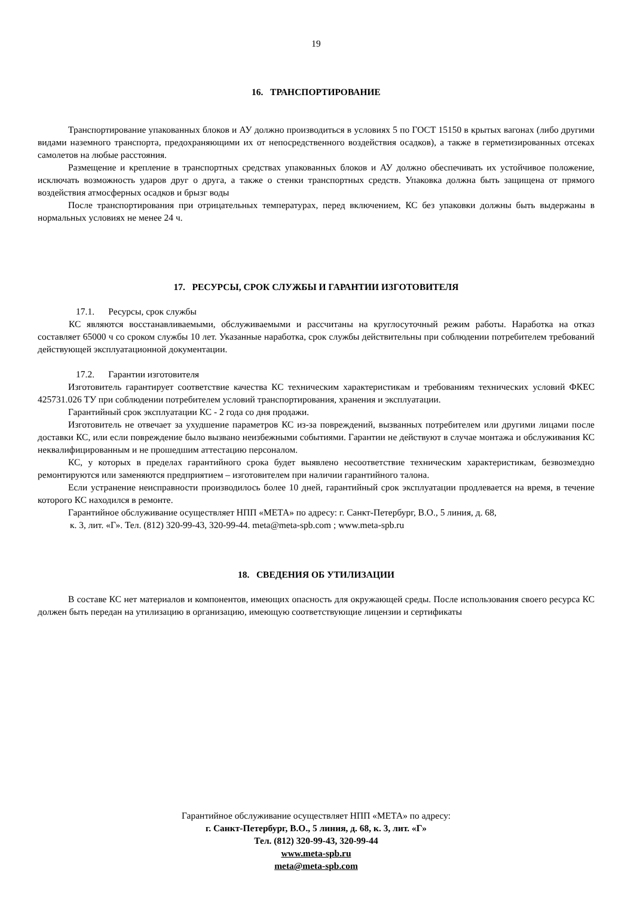19
16. ТРАНСПОРТИРОВАНИЕ
Транспортирование упакованных блоков и АУ должно производиться в условиях 5 по ГОСТ 15150 в крытых вагонах (либо другими видами наземного транспорта, предохраняющими их от непосредственного воздействия осадков), а также в герметизированных отсеках самолетов на любые расстояния.
Размещение и крепление в транспортных средствах упакованных блоков и АУ должно обеспечивать их устойчивое положение, исключать возможность ударов друг о друга, а также о стенки транспортных средств. Упаковка должна быть защищена от прямого воздействия атмосферных осадков и брызг воды
После транспортирования при отрицательных температурах, перед включением, КС без упаковки должны быть выдержаны в нормальных условиях не менее 24 ч.
17. РЕСУРСЫ, СРОК СЛУЖБЫ И ГАРАНТИИ ИЗГОТОВИТЕЛЯ
17.1. Ресурсы, срок службы
КС являются восстанавливаемыми, обслуживаемыми и рассчитаны на круглосуточный режим работы. Наработка на отказ составляет 65000 ч со сроком службы 10 лет. Указанные наработка, срок службы действительны при соблюдении потребителем требований действующей эксплуатационной документации.
17.2. Гарантии изготовителя
Изготовитель гарантирует соответствие качества КС техническим характеристикам и требованиям технических условий ФКЕС 425731.026 ТУ при соблюдении потребителем условий транспортирования, хранения и эксплуатации.
Гарантийный срок эксплуатации КС - 2 года со дня продажи.
Изготовитель не отвечает за ухудшение параметров КС из-за повреждений, вызванных потребителем или другими лицами после доставки КС, или если повреждение было вызвано неизбежными событиями. Гарантии не действуют в случае монтажа и обслуживания КС неквалифицированным и не прошедшим аттестацию персоналом.
КС, у которых в пределах гарантийного срока будет выявлено несоответствие техническим характеристикам, безвозмездно ремонтируются или заменяются предприятием – изготовителем при наличии гарантийного талона.
Если устранение неисправности производилось более 10 дней, гарантийный срок эксплуатации продлевается на время, в течение которого КС находился в ремонте.
Гарантийное обслуживание осуществляет НПП «МЕТА» по адресу: г. Санкт-Петербург, В.О., 5 линия, д. 68,
к. 3, лит. «Г». Тел. (812) 320-99-43, 320-99-44. meta@meta-spb.com ; www.meta-spb.ru
18. СВЕДЕНИЯ ОБ УТИЛИЗАЦИИ
В составе КС нет материалов и компонентов, имеющих опасность для окружающей среды. После использования своего ресурса КС должен быть передан на утилизацию в организацию, имеющую соответствующие лицензии и сертификаты
Гарантийное обслуживание осуществляет НПП «МЕТА» по адресу:
г. Санкт-Петербург, В.О., 5 линия, д. 68, к. 3, лит. «Г»
Тел. (812) 320-99-43, 320-99-44
www.meta-spb.ru
meta@meta-spb.com